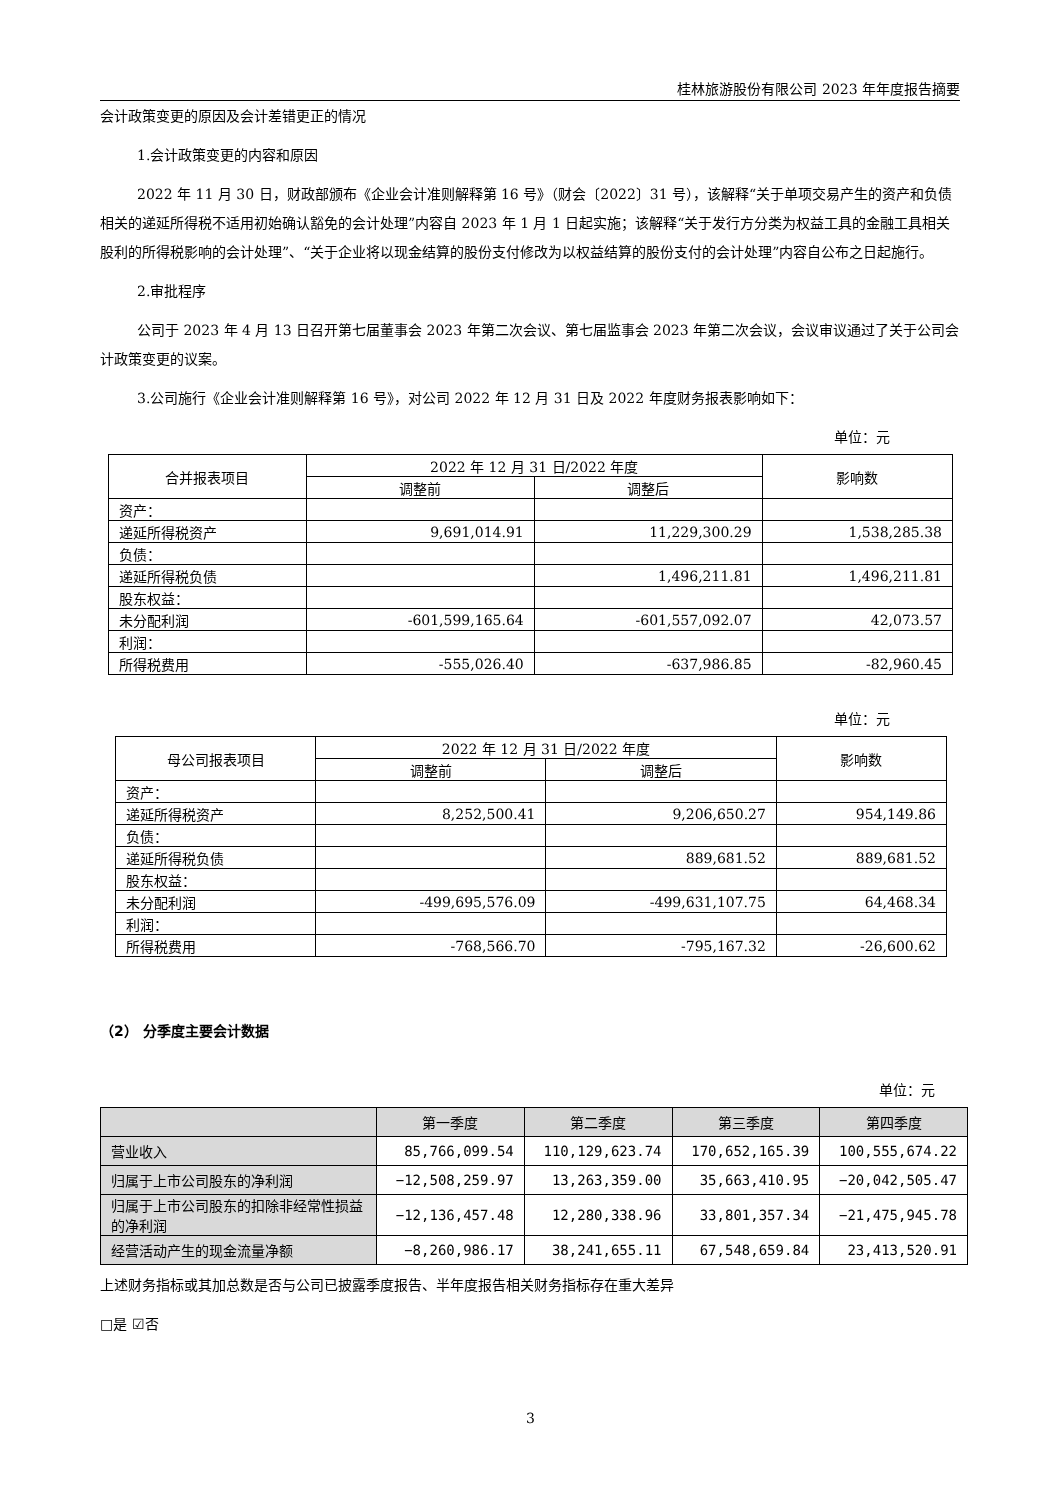桂林旅游股份有限公司 2023 年年度报告摘要
会计政策变更的原因及会计差错更正的情况
1.会计政策变更的内容和原因
2022 年 11 月 30 日，财政部颁布《企业会计准则解释第 16 号》（财会〔2022〕31 号），该解释“关于单项交易产生的资产和负债相关的递延所得税不适用初始确认豁免的会计处理”内容自 2023 年 1 月 1 日起实施；该解释“关于发行方分类为权益工具的金融工具相关股利的所得税影响的会计处理”、“关于企业将以现金结算的股份支付修改为以权益结算的股份支付的会计处理”内容自公布之日起施行。
2.审批程序
公司于 2023 年 4 月 13 日召开第七届董事会 2023 年第二次会议、第七届监事会 2023 年第二次会议，会议审议通过了关于公司会计政策变更的议案。
3.公司施行《企业会计准则解释第 16 号》，对公司 2022 年 12 月 31 日及 2022 年度财务报表影响如下：
单位：元
| 合并报表项目 | 2022 年 12 月 31 日/2022 年度 | | 影响数 |
| --- | --- | --- | --- |
| | 调整前 | 调整后 | |
| 资产： | | | |
| 递延所得税资产 | 9,691,014.91 | 11,229,300.29 | 1,538,285.38 |
| 负债： | | | |
| 递延所得税负债 | | 1,496,211.81 | 1,496,211.81 |
| 股东权益： | | | |
| 未分配利润 | -601,599,165.64 | -601,557,092.07 | 42,073.57 |
| 利润： | | | |
| 所得税费用 | -555,026.40 | -637,986.85 | -82,960.45 |
单位：元
| 母公司报表项目 | 2022 年 12 月 31 日/2022 年度 | | 影响数 |
| --- | --- | --- | --- |
| | 调整前 | 调整后 | |
| 资产： | | | |
| 递延所得税资产 | 8,252,500.41 | 9,206,650.27 | 954,149.86 |
| 负债： | | | |
| 递延所得税负债 | | 889,681.52 | 889,681.52 |
| 股东权益： | | | |
| 未分配利润 | -499,695,576.09 | -499,631,107.75 | 64,468.34 |
| 利润： | | | |
| 所得税费用 | -768,566.70 | -795,167.32 | -26,600.62 |
（2） 分季度主要会计数据
单位：元
| | 第一季度 | 第二季度 | 第三季度 | 第四季度 |
| --- | --- | --- | --- | --- |
| 营业收入 | 85,766,099.54 | 110,129,623.74 | 170,652,165.39 | 100,555,674.22 |
| 归属于上市公司股东的净利润 | −12,508,259.97 | 13,263,359.00 | 35,663,410.95 | −20,042,505.47 |
| 归属于上市公司股东的扣除非经常性损益的净利润 | −12,136,457.48 | 12,280,338.96 | 33,801,357.34 | −21,475,945.78 |
| 经营活动产生的现金流量净额 | −8,260,986.17 | 38,241,655.11 | 67,548,659.84 | 23,413,520.91 |
上述财务指标或其加总数是否与公司已披露季度报告、半年度报告相关财务指标存在重大差异
□是 ☑否
3